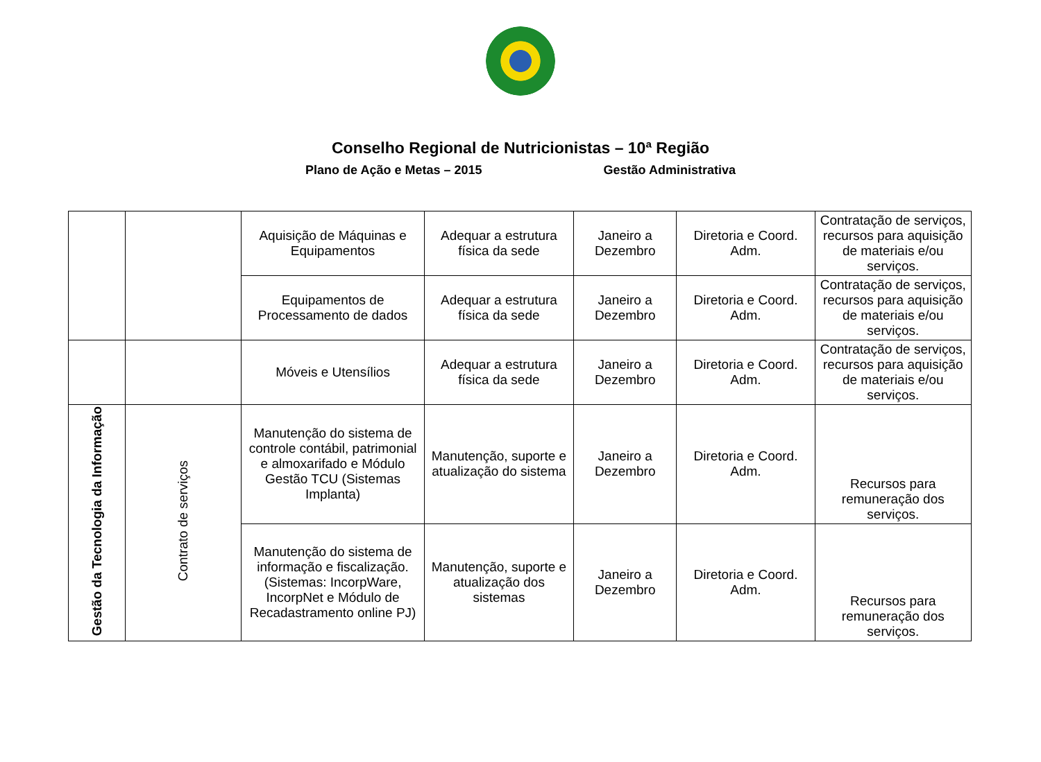Conselho Regional de Nutricionistas – 10ª Região
Plano de Ação e Metas – 2015 Gestão Administrativa
| | | Aquisição de Máquinas e Equipamentos | Adequar a estrutura física da sede | Janeiro a Dezembro | Diretoria e Coord. Adm. | Contratação de serviços, recursos para aquisição de materiais e/ou serviços. |
| | | Equipamentos de Processamento de dados | Adequar a estrutura física da sede | Janeiro a Dezembro | Diretoria e Coord. Adm. | Contratação de serviços, recursos para aquisição de materiais e/ou serviços. |
| | | Móveis e Utensílios | Adequar a estrutura física da sede | Janeiro a Dezembro | Diretoria e Coord. Adm. | Contratação de serviços, recursos para aquisição de materiais e/ou serviços. |
| Gestão da Tecnologia da Informação | Contrato de serviços | Manutenção do sistema de controle contábil, patrimonial e almoxarifado e Módulo Gestão TCU (Sistemas Implanta) | Manutenção, suporte e atualização do sistema | Janeiro a Dezembro | Diretoria e Coord. Adm. | Recursos para remuneração dos serviços. |
| | | Manutenção do sistema de informação e fiscalização. (Sistemas: IncorpWare, IncorpNet e Módulo de Recadastramento online PJ) | Manutenção, suporte e atualização dos sistemas | Janeiro a Dezembro | Diretoria e Coord. Adm. | Recursos para remuneração dos serviços. |